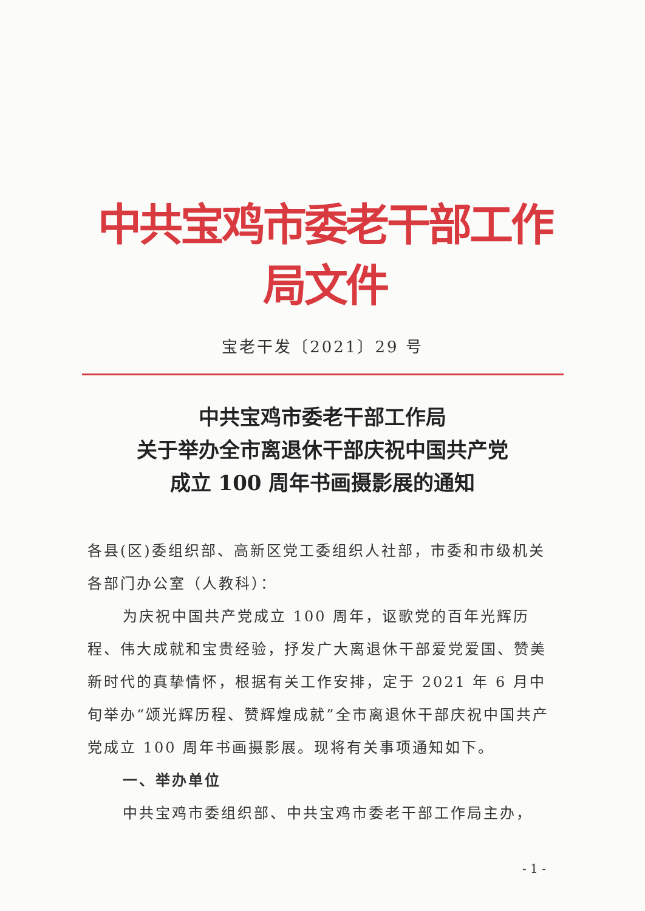中共宝鸡市委老干部工作局文件
宝老干发〔2021〕29 号
中共宝鸡市委老干部工作局
关于举办全市离退休干部庆祝中国共产党
成立 100 周年书画摄影展的通知
各县(区)委组织部、高新区党工委组织人社部，市委和市级机关各部门办公室（人教科）：
为庆祝中国共产党成立 100 周年，讴歌党的百年光辉历程、伟大成就和宝贵经验，抒发广大离退休干部爱党爱国、赞美新时代的真挚情怀，根据有关工作安排，定于 2021 年 6 月中旬举办“颂光辉历程、赞辉煌成就”全市离退休干部庆祝中国共产党成立 100 周年书画摄影展。现将有关事项通知如下。
一、举办单位
中共宝鸡市委组织部、中共宝鸡市委老干部工作局主办，
- 1 -